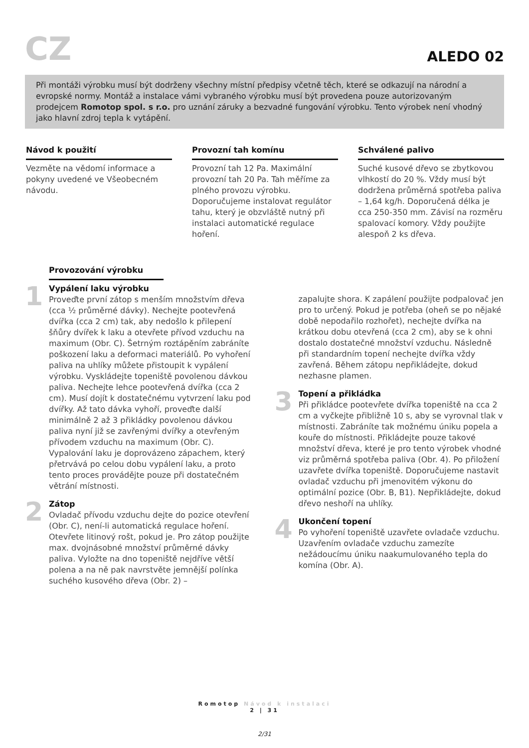CZ
ALEDO 02
Při montáži výrobku musí být dodrženy všechny místní předpisy včetně těch, které se odkazují na národní a evropské normy. Montáž a instalace vámi vybraného výrobku musí být provedena pouze autorizovaným prodejcem Romotop spol. s r.o. pro uznání záruky a bezvadné fungování výrobku. Tento výrobek není vhodný jako hlavní zdroj tepla k vytápění.
Návod k použití
Vezměte na vědomí informace a pokyny uvedené ve Všeobecném návodu.
Provozní tah komínu
Provozní tah 12 Pa. Maximální provozní tah 20 Pa. Tah měříme za plného provozu výrobku. Doporučujeme instalovat regulátor tahu, který je obzvláště nutný při instalaci automatické regulace hoření.
Schválené palivo
Suché kusové dřevo se zbytkovou vlhkostí do 20 %. Vždy musí být dodržena průměrná spotřeba paliva – 1,64 kg/h. Doporučená délka je cca 250-350 mm. Závisí na rozměru spalovací komory. Vždy použijte alespoň 2 ks dřeva.
Provozování výrobku
1
Vypálení laku výrobku
Proveďte první zátop s menším množstvím dřeva (cca ½ průměrné dávky). Nechejte pootevřená dvířka (cca 2 cm) tak, aby nedošlo k přilepení šňůry dvířek k laku a otevřete přívod vzduchu na maximum (Obr. C). Šetrným roztápěním zabráníte poškození laku a deformaci materiálů. Po vyhoření paliva na uhlíky můžete přistoupit k vypálení výrobku. Vyskládejte topeniště povolenou dávkou paliva. Nechejte lehce pootevřená dvířka (cca 2 cm). Musí dojít k dostatečnému vytvrzení laku pod dvířky. Až tato dávka vyhoří, proveďte další minimálně 2 až 3 přikládky povolenou dávkou paliva nyní již se zavřenými dvířky a otevřeným přívodem vzduchu na maximum (Obr. C). Vypalování laku je doprovázeno zápachem, který přetrvává po celou dobu vypálení laku, a proto tento proces provádějte pouze při dostatečném větrání místnosti.
2
Zátop
Ovladač přívodu vzduchu dejte do pozice otevření (Obr. C), není-li automatická regulace hoření. Otevřete litinový rošt, pokud je. Pro zátop použijte max. dvojnásobné množství průměrné dávky paliva. Vyložte na dno topeniště nejdříve větší polena a na ně pak navrstvěte jemnější polínka suchého kusového dřeva (Obr. 2) –
zapalujte shora. K zapálení použijte podpalovač jen pro to určený. Pokud je potřeba (oheň se po nějaké době nepodařilo rozhořet), nechejte dvířka na krátkou dobu otevřená (cca 2 cm), aby se k ohni dostalo dostatečné množství vzduchu. Následně při standardním topení nechejte dvířka vždy zavřená. Během zátopu nepřikládejte, dokud nezhasne plamen.
3
Topení a přikládka
Při přikládce pootevřete dvířka topeniště na cca 2 cm a vyčkejte přibližně 10 s, aby se vyrovnal tlak v místnosti. Zabráníte tak možnému úniku popela a kouře do místnosti. Přikládejte pouze takové množství dřeva, které je pro tento výrobek vhodné viz průměrná spotřeba paliva (Obr. 4). Po přiložení uzavřete dvířka topeniště. Doporučujeme nastavit ovladač vzduchu při jmenovitém výkonu do optimální pozice (Obr. B, B1). Nepřikládejte, dokud dřevo neshoří na uhlíky.
4
Ukončení topení
Po vyhoření topeniště uzavřete ovladače vzduchu. Uzavřením ovladače vzduchu zamezíte nežádoucímu úniku naakumulovaného tepla do komína (Obr. A).
Romotop Návod k instalaci
2 | 31
2/31